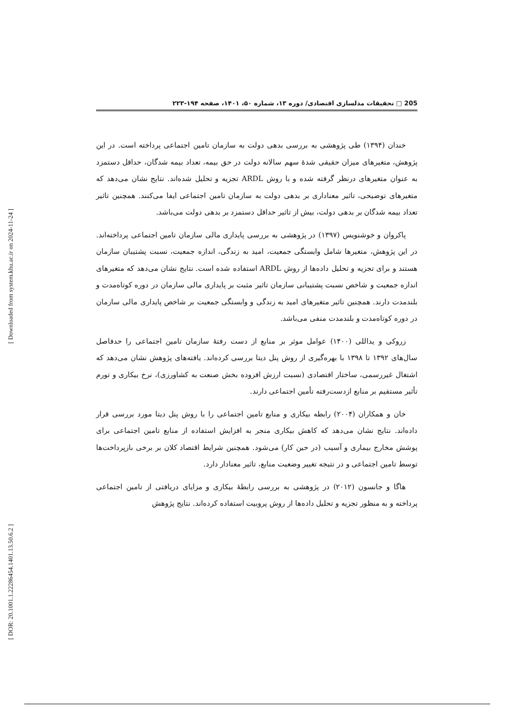205 □ تحقیقات مدلسازی اقتصادی/ دوره ۱۳، شماره ۵۰، ۱۴۰۱، صفحه ۱۹۴-۲۲۳
خندان (۱۳۹۴) طی پژوهشی به بررسی بدهی دولت به سازمان تامین اجتماعی پرداخته است. در این پژوهش، متغیرهای میزان حقیقی شدهٔ سهم سالانه دولت در حق بیمه، تعداد بیمه شدگان، حداقل دستمزد به عنوان متغیرهای درنظر گرفته شده و با روش ARDL تجزیه و تحلیل شده‌اند. نتایج نشان می‌دهد که متغیرهای توضیحی، تاثیر معناداری بر بدهی دولت به سازمان تامین اجتماعی ایفا می‌کنند. همچنین تاثیر تعداد بیمه شدگان بر بدهی دولت، بیش از تاثیر حداقل دستمزد بر بدهی دولت می‌باشد.
پاکروان و خوشنویس (۱۳۹۷) در پژوهشی به بررسی پایداری مالی سازمان تامین اجتماعی پرداخته‌اند. در این پژوهش، متغیرها شامل وابستگی جمعیت، امید به زندگی، اندازه جمعیت، نسبت پشتیبان سازمان هستند و برای تجزیه و تحلیل داده‌ها از روش ARDL استفاده شده است. نتایج نشان می‌دهد که متغیرهای اندازه جمعیت و شاخص نسبت پشتیبانی سازمان تاثیر مثبت بر پایداری مالی سازمان در دوره کوتاه‌مدت و بلندمدت دارند. همچنین تاثیر متغیرهای امید به زندگی و وابستگی جمعیت بر شاخص پایداری مالی سازمان در دوره کوتاه‌مدت و بلندمدت منفی می‌باشد.
زروکی و یداللی (۱۴۰۰) عوامل موثر بر منابع از دست رفتهٔ سازمان تامین اجتماعی را حدفاصل سال‌های ۱۳۹۲ تا ۱۳۹۸ با بهره‌گیری از روش پنل دیتا بررسی کرده‌اند. یافته‌های پژوهش نشان می‌دهد که اشتغال غیررسمی، ساختار اقتصادی (نسبت ارزش افزوده بخش صنعت به کشاورزی)، نرخ بیکاری و تورم تأثیر مستقیم بر منابع ازدست‌رفته تأمین اجتماعی دارند.
خان و همکاران (۲۰۰۴) رابطه بیکاری و منابع تامین اجتماعی را با روش پنل دیتا مورد بررسی قرار داده‌اند. نتایج نشان می‌دهد که کاهش بیکاری منجر به افزایش استفاده از منابع تامین اجتماعی برای پوشش مخارج بیماری و آسیب (در حین کار) می‌شود. همچنین شرایط اقتصاد کلان بر برخی بازپرداخت‌ها توسط تامین اجتماعی و در نتیجه تغییر وضعیت منابع، تاثیر معنادار دارد.
هاگا و جانسون (۲۰۱۲) در پژوهشی به بررسی رابطهٔ بیکاری و مزایای دریافتی از تامین اجتماعی پرداخته و به منظور تجزیه و تحلیل داده‌ها از روش پروبیت استفاده کرده‌اند. نتایج پژوهش
[ Downloaded from system.khu.ac.ir on 2024-11-24 ]
[ DOR: 20.1001.1.22286454.1401.13.50.6.2 ]